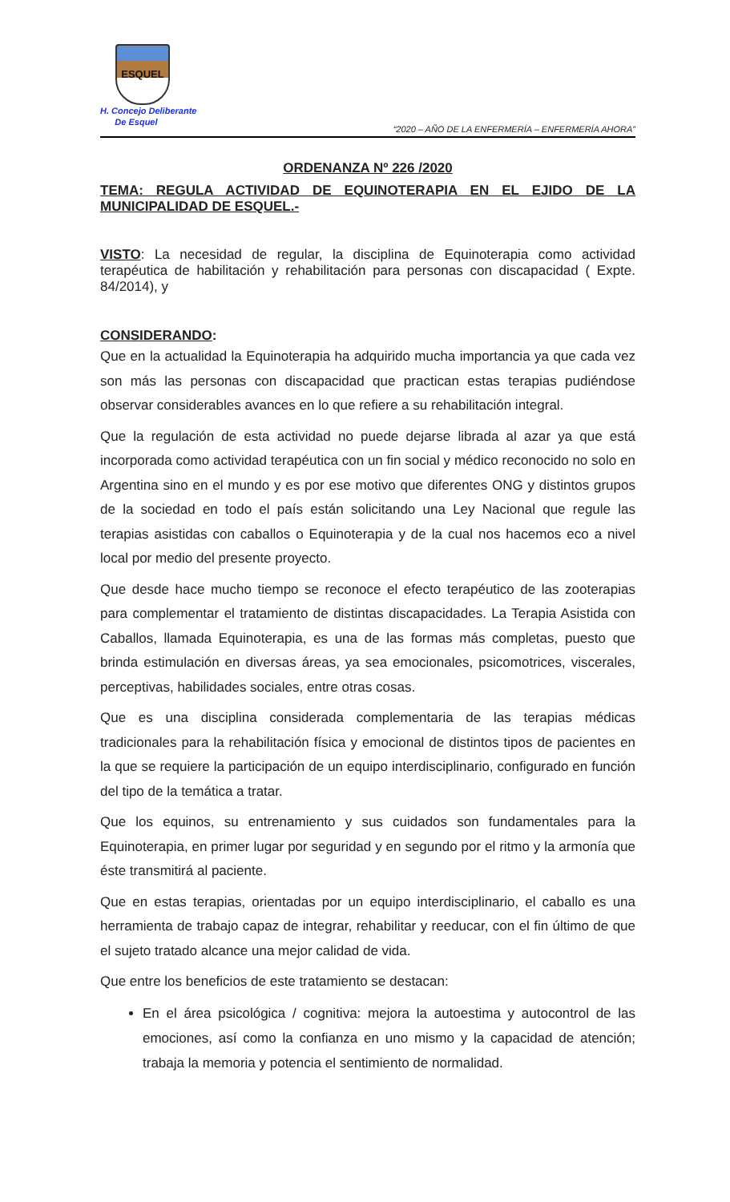ESQUEL
H. Concejo Deliberante
De Esquel
“2020 – AÑO DE LA ENFERMERÍA – ENFERMERÍA AHORA”
ORDENANZA Nº 226 /2020
TEMA: REGULA ACTIVIDAD DE EQUINOTERAPIA EN EL EJIDO DE LA MUNICIPALIDAD DE ESQUEL.-
VISTO: La necesidad de regular, la disciplina de Equinoterapia como actividad terapéutica de habilitación y rehabilitación para personas con discapacidad ( Expte. 84/2014), y
CONSIDERANDO:
Que en la actualidad la Equinoterapia ha adquirido mucha importancia ya que cada vez son más las personas con discapacidad que practican estas terapias pudiéndose observar considerables avances en lo que refiere a su rehabilitación integral.
Que la regulación de esta actividad no puede dejarse librada al azar ya que está incorporada como actividad terapéutica con un fin social y médico reconocido no solo en Argentina sino en el mundo y es por ese motivo que diferentes ONG y distintos grupos de la sociedad en todo el país están solicitando una Ley Nacional que regule las terapias asistidas con caballos o Equinoterapia y de la cual nos hacemos eco a nivel local por medio del presente proyecto.
Que desde hace mucho tiempo se reconoce el efecto terapéutico de las zooterapias para complementar el tratamiento de distintas discapacidades. La Terapia Asistida con Caballos, llamada Equinoterapia, es una de las formas más completas, puesto que brinda estimulación en diversas áreas, ya sea emocionales, psicomotrices, viscerales, perceptivas, habilidades sociales, entre otras cosas.
Que es una disciplina considerada complementaria de las terapias médicas tradicionales para la rehabilitación física y emocional de distintos tipos de pacientes en la que se requiere la participación de un equipo interdisciplinario, configurado en función del tipo de la temática a tratar.
Que los equinos, su entrenamiento y sus cuidados son fundamentales para la Equinoterapia, en primer lugar por seguridad y en segundo por el ritmo y la armonía que éste transmitirá al paciente.
Que en estas terapias, orientadas por un equipo interdisciplinario, el caballo es una herramienta de trabajo capaz de integrar, rehabilitar y reeducar, con el fin último de que el sujeto tratado alcance una mejor calidad de vida.
Que entre los beneficios de este tratamiento se destacan:
En el área psicológica / cognitiva: mejora la autoestima y autocontrol de las emociones, así como la confianza en uno mismo y la capacidad de atención; trabaja la memoria y potencia el sentimiento de normalidad.